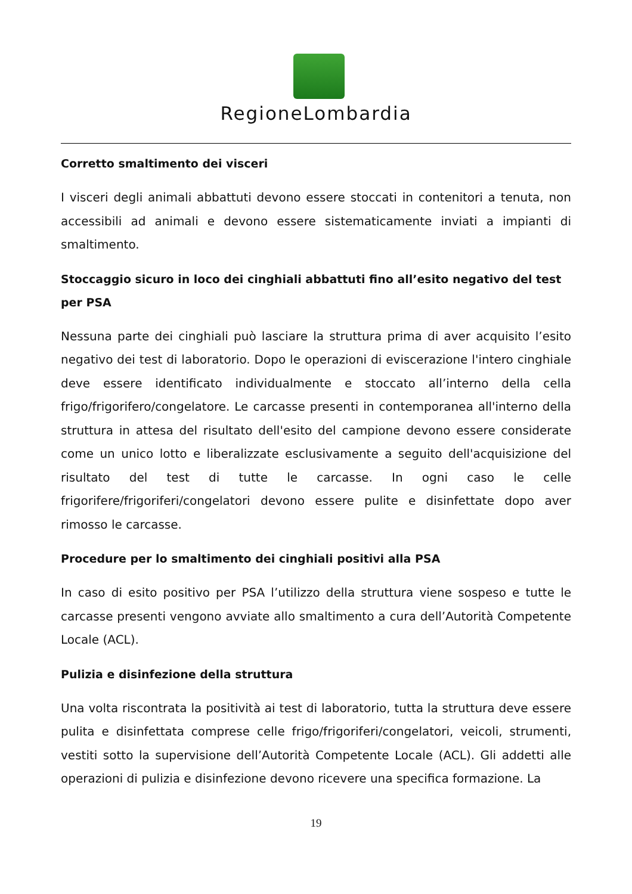RegioneLombardia
Corretto smaltimento dei visceri
I visceri degli animali abbattuti devono essere stoccati in contenitori a tenuta, non accessibili ad animali e devono essere sistematicamente inviati a impianti di smaltimento.
Stoccaggio sicuro in loco dei cinghiali abbattuti fino all’esito negativo del test per PSA
Nessuna parte dei cinghiali può lasciare la struttura prima di aver acquisito l’esito negativo dei test di laboratorio. Dopo le operazioni di eviscerazione l'intero cinghiale deve essere identificato individualmente e stoccato all’interno della cella frigo/frigorifero/congelatore. Le carcasse presenti in contemporanea all'interno della struttura in attesa del risultato dell'esito del campione devono essere considerate come un unico lotto e liberalizzate esclusivamente a seguito dell'acquisizione del risultato del test di tutte le carcasse. In ogni caso le celle frigorifere/frigoriferi/congelatori devono essere pulite e disinfettate dopo aver rimosso le carcasse.
Procedure per lo smaltimento dei cinghiali positivi alla PSA
In caso di esito positivo per PSA l’utilizzo della struttura viene sospeso e tutte le carcasse presenti vengono avviate allo smaltimento a cura dell’Autorità Competente Locale (ACL).
Pulizia e disinfezione della struttura
Una volta riscontrata la positività ai test di laboratorio, tutta la struttura deve essere pulita e disinfettata comprese celle frigo/frigoriferi/congelatori, veicoli, strumenti, vestiti sotto la supervisione dell’Autorità Competente Locale (ACL). Gli addetti alle operazioni di pulizia e disinfezione devono ricevere una specifica formazione. La
19